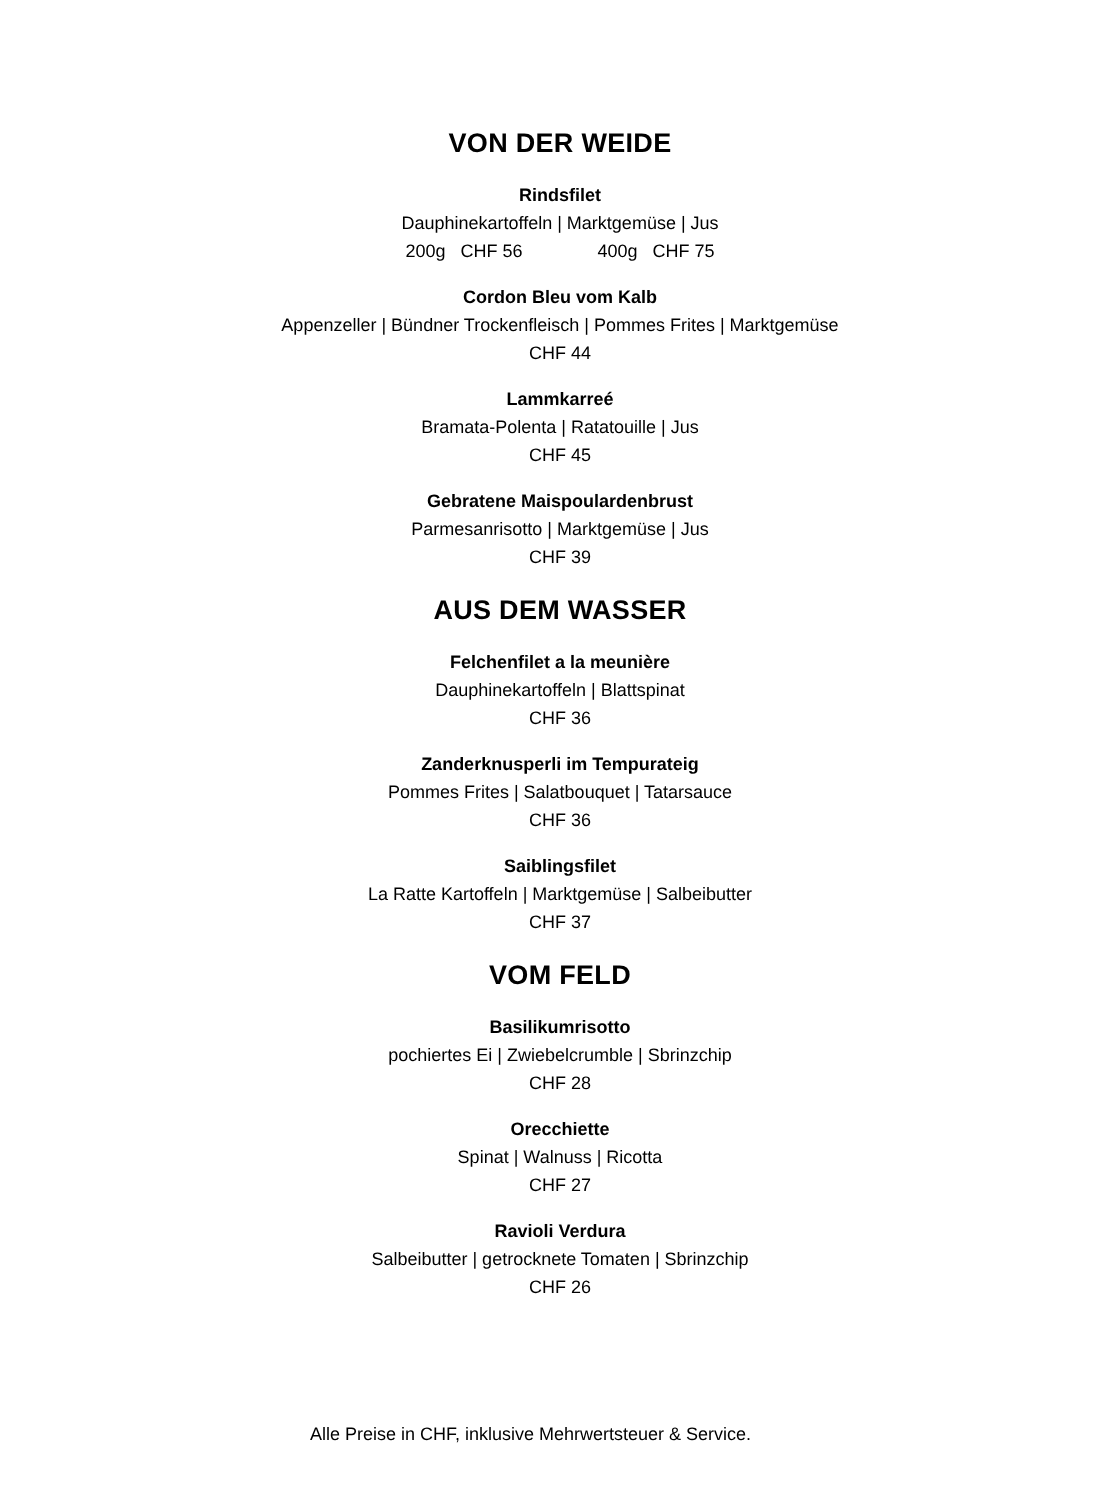VON DER WEIDE
Rindsfilet
Dauphinekartoffeln | Marktgemüse | Jus
200g CHF 56 400g CHF 75
Cordon Bleu vom Kalb
Appenzeller | Bündner Trockenfleisch | Pommes Frites | Marktgemüse
CHF 44
Lammkarreé
Bramata-Polenta | Ratatouille | Jus
CHF 45
Gebratene Maispoulardenbrust
Parmesanrisotto | Marktgemüse | Jus
CHF 39
AUS DEM WASSER
Felchenfilet a la meunière
Dauphinekartoffeln | Blattspinat
CHF 36
Zanderknusperli im Tempurateig
Pommes Frites | Salatbouquet | Tatarsauce
CHF 36
Saiblingsfilet
La Ratte Kartoffeln | Marktgemüse | Salbeibutter
CHF 37
VOM FELD
Basilikumrisotto
pochiertes Ei | Zwiebelcrumble | Sbrinzchip
CHF 28
Orecchiette
Spinat | Walnuss | Ricotta
CHF 27
Ravioli Verdura
Salbeibutter | getrocknete Tomaten | Sbrinzchip
CHF 26
Alle Preise in CHF, inklusive Mehrwertsteuer & Service.